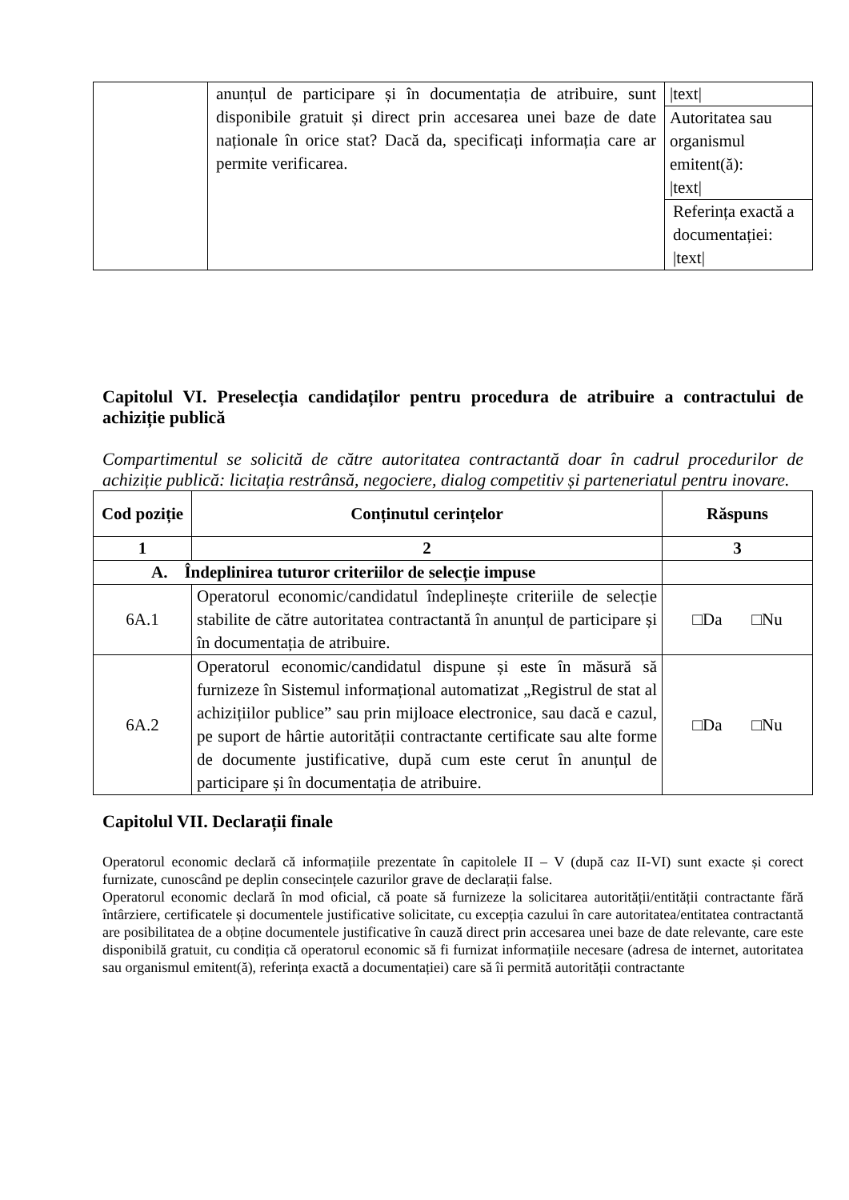| | anunțul de participare și în documentația de atribuire, sunt disponibile gratuit și direct prin accesarea unei baze de date naționale în orice stat? Dacă da, specificați informația care ar permite verificarea. | /text/ |
| | | Autoritatea sau organismul emitent(ă): /text/ |
| | | Referința exactă a documentației: /text/ |
Capitolul VI. Preselecția candidaților pentru procedura de atribuire a contractului de achiziție publică
Compartimentul se solicită de către autoritatea contractantă doar în cadrul procedurilor de achiziție publică: licitația restrânsă, negociere, dialog competitiv și parteneriatul pentru inovare.
| Cod poziție | Conținutul cerințelor | Răspuns |
| --- | --- | --- |
| 1 | 2 | 3 |
| A. Îndeplinirea tuturor criteriilor de selecție impuse | | |
| 6A.1 | Operatorul economic/candidatul îndeplinește criteriile de selecție stabilite de către autoritatea contractantă în anunțul de participare și în documentația de atribuire. | □Da □Nu |
| 6A.2 | Operatorul economic/candidatul dispune și este în măsură să furnizeze în Sistemul informațional automatizat „Registrul de stat al achizițiilor publice” sau prin mijloace electronice, sau dacă e cazul, pe suport de hârtie autorității contractante certificate sau alte forme de documente justificative, după cum este cerut în anunțul de participare și în documentația de atribuire. | □Da □Nu |
Capitolul VII. Declarații finale
Operatorul economic declară că informațiile prezentate în capitolele II – V (după caz II-VI) sunt exacte și corect furnizate, cunoscând pe deplin consecințele cazurilor grave de declarații false.
Operatorul economic declară în mod oficial, că poate să furnizeze la solicitarea autorității/entității contractante fără întârziere, certificatele și documentele justificative solicitate, cu excepția cazului în care autoritatea/entitatea contractantă are posibilitatea de a obține documentele justificative în cauză direct prin accesarea unei baze de date relevante, care este disponibilă gratuit, cu condiția că operatorul economic să fi furnizat informațiile necesare (adresa de internet, autoritatea sau organismul emitent(ă), referința exactă a documentației) care să îi permită autorității contractante